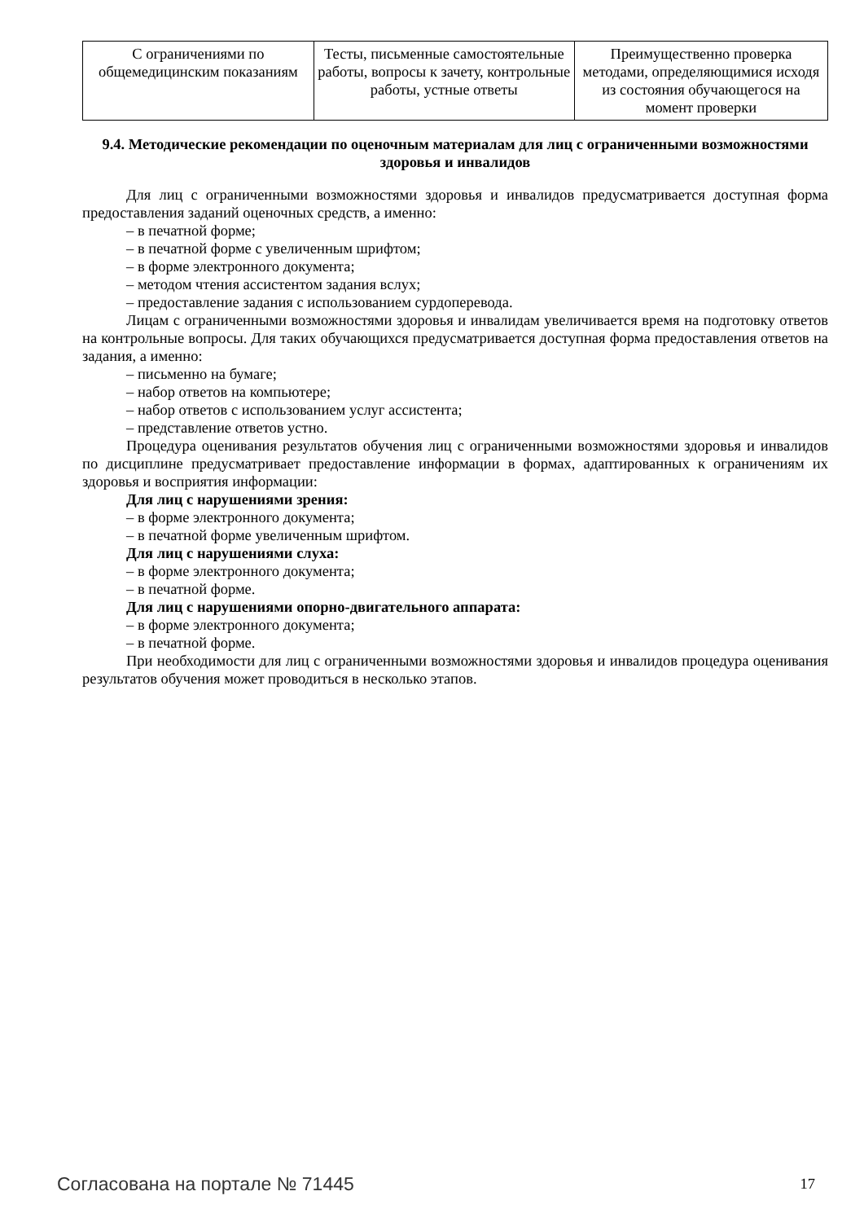| С ограничениями по общемедицинским показаниям | Тесты, письменные самостоятельные работы, вопросы к зачету, контрольные работы, устные ответы | Преимущественно проверка методами, определяющимися исходя из состояния обучающегося на момент проверки |
9.4. Методические рекомендации по оценочным материалам для лиц с ограниченными возможностями здоровья и инвалидов
Для лиц с ограниченными возможностями здоровья и инвалидов предусматривается доступная форма предоставления заданий оценочных средств, а именно:
– в печатной форме;
– в печатной форме с увеличенным шрифтом;
– в форме электронного документа;
– методом чтения ассистентом задания вслух;
– предоставление задания с использованием сурдоперевода.
Лицам с ограниченными возможностями здоровья и инвалидам увеличивается время на подготовку ответов на контрольные вопросы. Для таких обучающихся предусматривается доступная форма предоставления ответов на задания, а именно:
– письменно на бумаге;
– набор ответов на компьютере;
– набор ответов с использованием услуг ассистента;
– представление ответов устно.
Процедура оценивания результатов обучения лиц с ограниченными возможностями здоровья и инвалидов по дисциплине предусматривает предоставление информации в формах, адаптированных к ограничениям их здоровья и восприятия информации:
Для лиц с нарушениями зрения:
– в форме электронного документа;
– в печатной форме увеличенным шрифтом.
Для лиц с нарушениями слуха:
– в форме электронного документа;
– в печатной форме.
Для лиц с нарушениями опорно-двигательного аппарата:
– в форме электронного документа;
– в печатной форме.
При необходимости для лиц с ограниченными возможностями здоровья и инвалидов процедура оценивания результатов обучения может проводиться в несколько этапов.
Согласована на портале № 71445 17